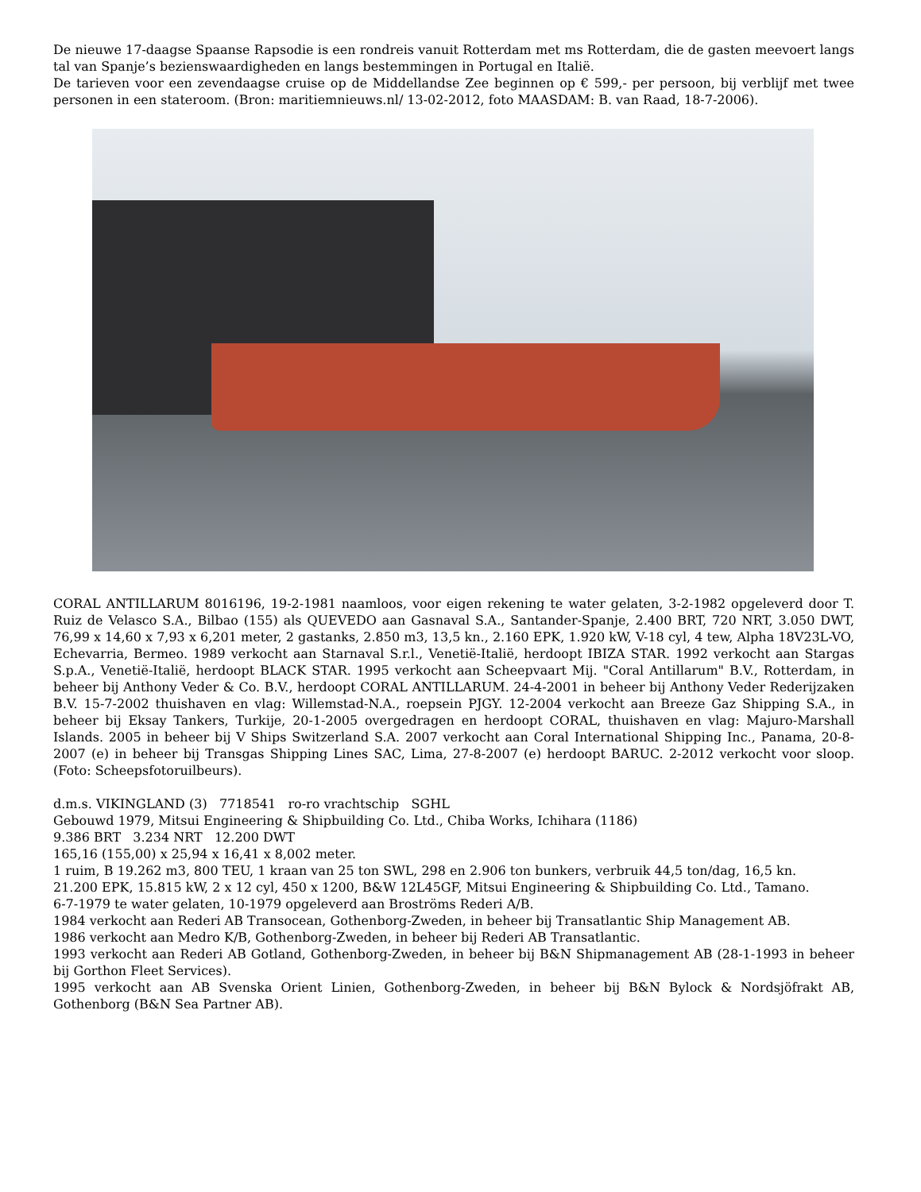De nieuwe 17-daagse Spaanse Rapsodie is een rondreis vanuit Rotterdam met ms Rotterdam, die de gasten meevoert langs tal van Spanje’s bezienswaardigheden en langs bestemmingen in Portugal en Italië.
De tarieven voor een zevendaagse cruise op de Middellandse Zee beginnen op € 599,- per persoon, bij verblijf met twee personen in een stateroom. (Bron: maritiemnieuws.nl/ 13-02-2012, foto MAASDAM: B. van Raad, 18-7-2006).
CORAL ANTILLARUM 8016196, 19-2-1981 naamloos, voor eigen rekening te water gelaten, 3-2-1982 opgeleverd door T. Ruiz de Velasco S.A., Bilbao (155) als QUEVEDO aan Gasnaval S.A., Santander-Spanje, 2.400 BRT, 720 NRT, 3.050 DWT, 76,99 x 14,60 x 7,93 x 6,201 meter, 2 gastanks, 2.850 m3, 13,5 kn., 2.160 EPK, 1.920 kW, V-18 cyl, 4 tew, Alpha 18V23L-VO, Echevarria, Bermeo. 1989 verkocht aan Starnaval S.r.l., Venetië-Italië, herdoopt IBIZA STAR. 1992 verkocht aan Stargas S.p.A., Venetië-Italië, herdoopt BLACK STAR. 1995 verkocht aan Scheepvaart Mij. "Coral Antillarum" B.V., Rotterdam, in beheer bij Anthony Veder & Co. B.V., herdoopt CORAL ANTILLARUM. 24-4-2001 in beheer bij Anthony Veder Rederijzaken B.V. 15-7-2002 thuishaven en vlag: Willemstad-N.A., roepsein PJGY. 12-2004 verkocht aan Breeze Gaz Shipping S.A., in beheer bij Eksay Tankers, Turkije, 20-1-2005 overgedragen en herdoopt CORAL, thuishaven en vlag: Majuro-Marshall Islands. 2005 in beheer bij V Ships Switzerland S.A. 2007 verkocht aan Coral International Shipping Inc., Panama, 20-8-2007 (e) in beheer bij Transgas Shipping Lines SAC, Lima, 27-8-2007 (e) herdoopt BARUC. 2-2012 verkocht voor sloop. (Foto: Scheepsfotoruilbeurs).
d.m.s. VIKINGLAND (3) 7718541 ro-ro vrachtschip SGHL
Gebouwd 1979, Mitsui Engineering & Shipbuilding Co. Ltd., Chiba Works, Ichihara (1186)
9.386 BRT 3.234 NRT 12.200 DWT
165,16 (155,00) x 25,94 x 16,41 x 8,002 meter.
1 ruim, B 19.262 m3, 800 TEU, 1 kraan van 25 ton SWL, 298 en 2.906 ton bunkers, verbruik 44,5 ton/dag, 16,5 kn.
21.200 EPK, 15.815 kW, 2 x 12 cyl, 450 x 1200, B&W 12L45GF, Mitsui Engineering & Shipbuilding Co. Ltd., Tamano.
6-7-1979 te water gelaten, 10-1979 opgeleverd aan Broströms Rederi A/B.
1984 verkocht aan Rederi AB Transocean, Gothenborg-Zweden, in beheer bij Transatlantic Ship Management AB.
1986 verkocht aan Medro K/B, Gothenborg-Zweden, in beheer bij Rederi AB Transatlantic.
1993 verkocht aan Rederi AB Gotland, Gothenborg-Zweden, in beheer bij B&N Shipmanagement AB (28-1-1993 in beheer bij Gorthon Fleet Services).
1995 verkocht aan AB Svenska Orient Linien, Gothenborg-Zweden, in beheer bij B&N Bylock & Nordsjöfrakt AB, Gothenborg (B&N Sea Partner AB).